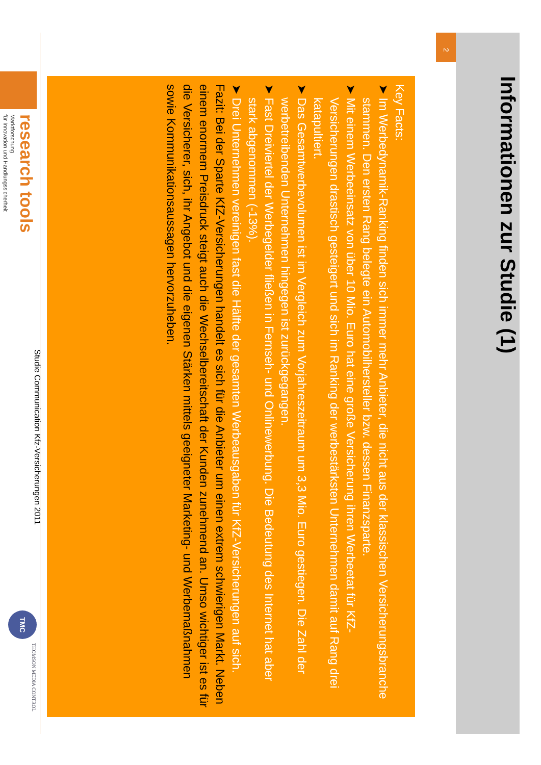Informationen zur Studie (1)
2
Key Facts:
➤ Im Werbedynamik-Ranking finden sich immer mehr Anbieter, die nicht aus der klassischen Versicherungsbranche stammen. Den ersten Rang belegte ein Automobilhersteller bzw. dessen Finanzsparte.
➤ Mit einem Werbeeinsatz von über 10 Mio. Euro hat eine große Versicherung ihren Werbeetat für KfZ-Versicherungen drastisch gesteigert und sich im Ranking der werbestärksten Unternehmen damit auf Rang drei katapultiert.
➤ Das Gesamtwerbevolumen ist im Vergleich zum Vorjahreszeitraum um 3,3 Mio. Euro gestiegen. Die Zahl der werbetreibenden Unternehmen hingegen ist zurückgegangen.
➤ Fast Dreiviertel der Werbegelder fließen in Fernseh- und Onlinewerbung. Die Bedeutung des Internet hat aber stark abgenommen (-13%).
➤ Drei Unternehmen vereinigen fast die Hälfte der gesamten Werbeausgaben für KfZ-Versicherungen auf sich.
Fazit: Bei der Sparte KfZ-Versicherungen handelt es sich für die Anbieter um einen extrem schwierigen Markt. Neben einem enormem Preisdruck steigt auch die Wechselbereitschaft der Kunden zunehmend an. Umso wichtiger ist es für die Versicherer, sich, ihr Angebot und die eigenen Stärken mittels geeigneter Marketing- und Werbemaßnahmen sowie Kommunikationsaussagen hervorzuheben.
research tools
Marktforschung
für Innovation und Handlungssicherheit
Studie Communication Kfz-Versicherungen 2011
TMC
THOMSON MEDIA CONTROL